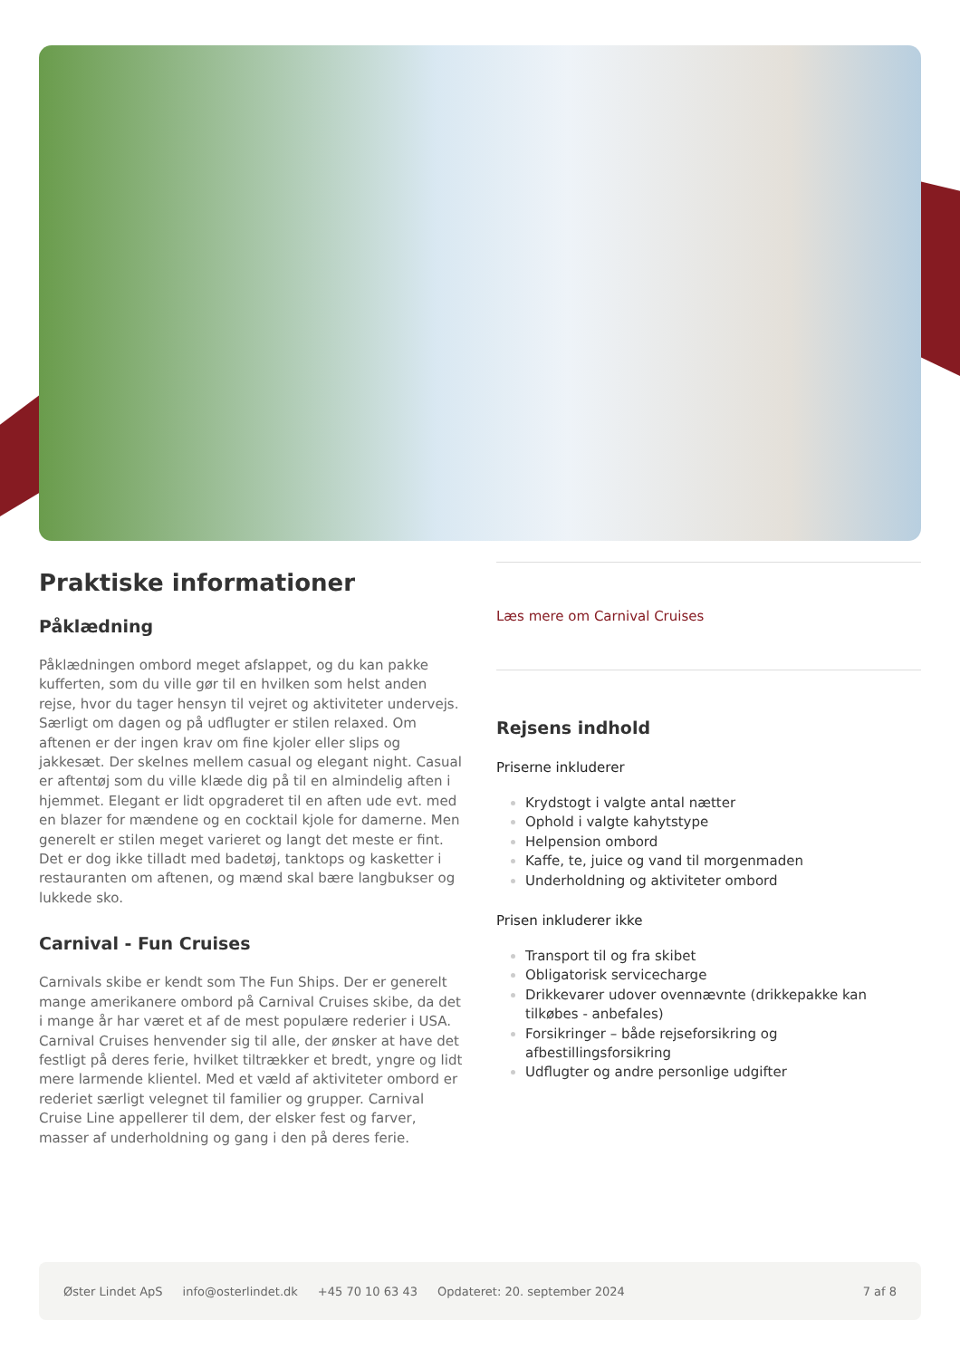Praktiske informationer
Påklædning
Påklædningen ombord meget afslappet, og du kan pakke kufferten, som du ville gør til en hvilken som helst anden rejse, hvor du tager hensyn til vejret og aktiviteter undervejs. Særligt om dagen og på udflugter er stilen relaxed. Om aftenen er der ingen krav om fine kjoler eller slips og jakkesæt. Der skelnes mellem casual og elegant night. Casual er aftentøj som du ville klæde dig på til en almindelig aften i hjemmet. Elegant er lidt opgraderet til en aften ude evt. med en blazer for mændene og en cocktail kjole for damerne. Men generelt er stilen meget varieret og langt det meste er fint. Det er dog ikke tilladt med badetøj, tanktops og kasketter i restauranten om aftenen, og mænd skal bære langbukser og lukkede sko.
Carnival - Fun Cruises
Carnivals skibe er kendt som The Fun Ships. Der er generelt mange amerikanere ombord på Carnival Cruises skibe, da det i mange år har været et af de mest populære rederier i USA. Carnival Cruises henvender sig til alle, der ønsker at have det festligt på deres ferie, hvilket tiltrækker et bredt, yngre og lidt mere larmende klientel. Med et væld af aktiviteter ombord er rederiet særligt velegnet til familier og grupper. Carnival Cruise Line appellerer til dem, der elsker fest og farver, masser af underholdning og gang i den på deres ferie.
Læs mere om Carnival Cruises
Rejsens indhold
Priserne inkluderer
Krydstogt i valgte antal nætter
Ophold i valgte kahytstype
Helpension ombord
Kaffe, te, juice og vand til morgenmaden
Underholdning og aktiviteter ombord
Prisen inkluderer ikke
Transport til og fra skibet
Obligatorisk servicecharge
Drikkevarer udover ovennævnte (drikkepakke kan tilkøbes - anbefales)
Forsikringer – både rejseforsikring og afbestillingsforsikring
Udflugter og andre personlige udgifter
Øster Lindet ApS info@osterlindet.dk +45 70 10 63 43 Opdateret: 20. september 2024 7 af 8